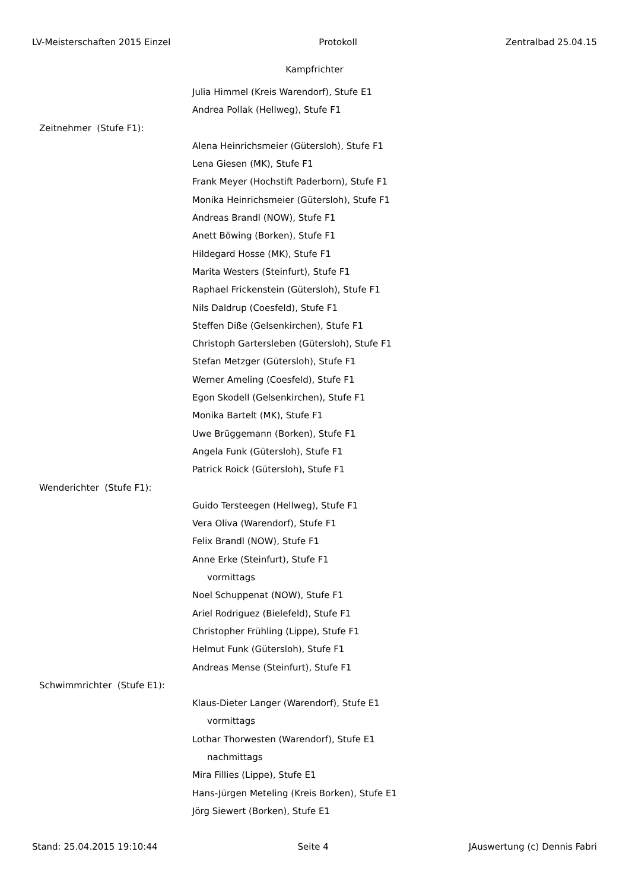LV-Meisterschaften 2015 Einzel Protokoll Zentralbad 25.04.15
Kampfrichter
Julia Himmel (Kreis Warendorf), Stufe E1
Andrea Pollak (Hellweg), Stufe F1
Zeitnehmer (Stufe F1):
Alena Heinrichsmeier (Gütersloh), Stufe F1
Lena Giesen (MK), Stufe F1
Frank Meyer (Hochstift Paderborn), Stufe F1
Monika Heinrichsmeier (Gütersloh), Stufe F1
Andreas Brandl (NOW), Stufe F1
Anett Böwing (Borken), Stufe F1
Hildegard Hosse (MK), Stufe F1
Marita Westers (Steinfurt), Stufe F1
Raphael Frickenstein (Gütersloh), Stufe F1
Nils Daldrup (Coesfeld), Stufe F1
Steffen Diße (Gelsenkirchen), Stufe F1
Christoph Gartersleben (Gütersloh), Stufe F1
Stefan Metzger (Gütersloh), Stufe F1
Werner Ameling (Coesfeld), Stufe F1
Egon Skodell (Gelsenkirchen), Stufe F1
Monika Bartelt (MK), Stufe F1
Uwe Brüggemann (Borken), Stufe F1
Angela Funk (Gütersloh), Stufe F1
Patrick Roick (Gütersloh), Stufe F1
Wenderichter (Stufe F1):
Guido Tersteegen (Hellweg), Stufe F1
Vera Oliva (Warendorf), Stufe F1
Felix Brandl (NOW), Stufe F1
Anne Erke (Steinfurt), Stufe F1
vormittags
Noel Schuppenat (NOW), Stufe F1
Ariel Rodriguez (Bielefeld), Stufe F1
Christopher Frühling (Lippe), Stufe F1
Helmut Funk (Gütersloh), Stufe F1
Andreas Mense (Steinfurt), Stufe F1
Schwimmrichter (Stufe E1):
Klaus-Dieter Langer (Warendorf), Stufe E1
vormittags
Lothar Thorwesten (Warendorf), Stufe E1
nachmittags
Mira Fillies (Lippe), Stufe E1
Hans-Jürgen Meteling (Kreis Borken), Stufe E1
Jörg Siewert (Borken), Stufe E1
Stand: 25.04.2015 19:10:44 Seite 4 JAuswertung (c) Dennis Fabri